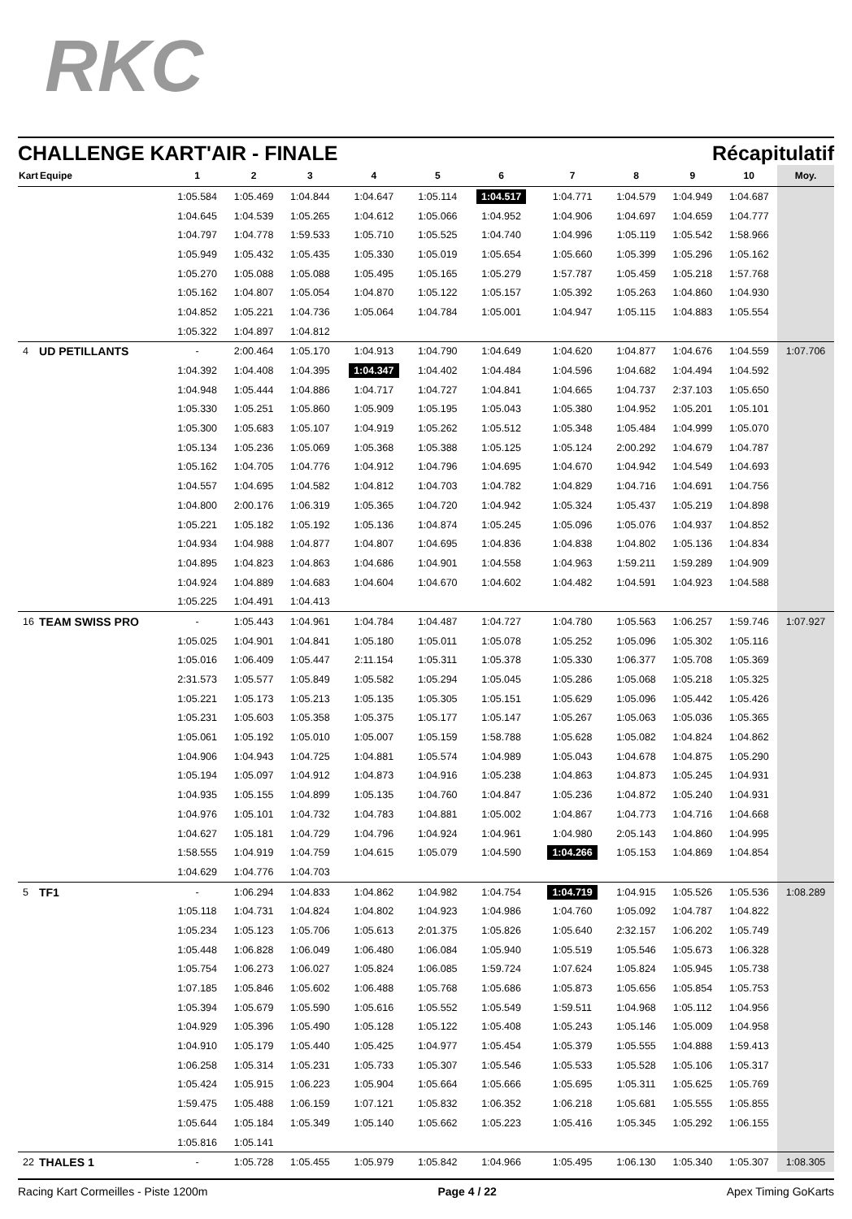RKC
CHALLENGE KART'AIR - FINALE Récapitulatif
| Kart | Equipe | 1 | 2 | 3 | 4 | 5 | 6 | 7 | 8 | 9 | 10 | Moy. |
| --- | --- | --- | --- | --- | --- | --- | --- | --- | --- | --- | --- | --- |
| | | 1:05.584 | 1:05.469 | 1:04.844 | 1:04.647 | 1:05.114 | 1:04.517 | 1:04.771 | 1:04.579 | 1:04.949 | 1:04.687 | |
| | | 1:04.645 | 1:04.539 | 1:05.265 | 1:04.612 | 1:05.066 | 1:04.952 | 1:04.906 | 1:04.697 | 1:04.659 | 1:04.777 | |
| | | 1:04.797 | 1:04.778 | 1:59.533 | 1:05.710 | 1:05.525 | 1:04.740 | 1:04.996 | 1:05.119 | 1:05.542 | 1:58.966 | |
| | | 1:05.949 | 1:05.432 | 1:05.435 | 1:05.330 | 1:05.019 | 1:05.654 | 1:05.660 | 1:05.399 | 1:05.296 | 1:05.162 | |
| | | 1:05.270 | 1:05.088 | 1:05.088 | 1:05.495 | 1:05.165 | 1:05.279 | 1:57.787 | 1:05.459 | 1:05.218 | 1:57.768 | |
| | | 1:05.162 | 1:04.807 | 1:05.054 | 1:04.870 | 1:05.122 | 1:05.157 | 1:05.392 | 1:05.263 | 1:04.860 | 1:04.930 | |
| | | 1:04.852 | 1:05.221 | 1:04.736 | 1:05.064 | 1:04.784 | 1:05.001 | 1:04.947 | 1:05.115 | 1:04.883 | 1:05.554 | |
| | | 1:05.322 | 1:04.897 | 1:04.812 | | | | | | | | |
| 4 | UD PETILLANTS | - | 2:00.464 | 1:05.170 | 1:04.913 | 1:04.790 | 1:04.649 | 1:04.620 | 1:04.877 | 1:04.676 | 1:04.559 | 1:07.706 |
| | | 1:04.392 | 1:04.408 | 1:04.395 | 1:04.347 | 1:04.402 | 1:04.484 | 1:04.596 | 1:04.682 | 1:04.494 | 1:04.592 | |
| | | 1:04.948 | 1:05.444 | 1:04.886 | 1:04.717 | 1:04.727 | 1:04.841 | 1:04.665 | 1:04.737 | 2:37.103 | 1:05.650 | |
| | | 1:05.330 | 1:05.251 | 1:05.860 | 1:05.909 | 1:05.195 | 1:05.043 | 1:05.380 | 1:04.952 | 1:05.201 | 1:05.101 | |
| | | 1:05.300 | 1:05.683 | 1:05.107 | 1:04.919 | 1:05.262 | 1:05.512 | 1:05.348 | 1:05.484 | 1:04.999 | 1:05.070 | |
| | | 1:05.134 | 1:05.236 | 1:05.069 | 1:05.368 | 1:05.388 | 1:05.125 | 1:05.124 | 2:00.292 | 1:04.679 | 1:04.787 | |
| | | 1:05.162 | 1:04.705 | 1:04.776 | 1:04.912 | 1:04.796 | 1:04.695 | 1:04.670 | 1:04.942 | 1:04.549 | 1:04.693 | |
| | | 1:04.557 | 1:04.695 | 1:04.582 | 1:04.812 | 1:04.703 | 1:04.782 | 1:04.829 | 1:04.716 | 1:04.691 | 1:04.756 | |
| | | 1:04.800 | 2:00.176 | 1:06.319 | 1:05.365 | 1:04.720 | 1:04.942 | 1:05.324 | 1:05.437 | 1:05.219 | 1:04.898 | |
| | | 1:05.221 | 1:05.182 | 1:05.192 | 1:05.136 | 1:04.874 | 1:05.245 | 1:05.096 | 1:05.076 | 1:04.937 | 1:04.852 | |
| | | 1:04.934 | 1:04.988 | 1:04.877 | 1:04.807 | 1:04.695 | 1:04.836 | 1:04.838 | 1:04.802 | 1:05.136 | 1:04.834 | |
| | | 1:04.895 | 1:04.823 | 1:04.863 | 1:04.686 | 1:04.901 | 1:04.558 | 1:04.963 | 1:59.211 | 1:59.289 | 1:04.909 | |
| | | 1:04.924 | 1:04.889 | 1:04.683 | 1:04.604 | 1:04.670 | 1:04.602 | 1:04.482 | 1:04.591 | 1:04.923 | 1:04.588 | |
| | | 1:05.225 | 1:04.491 | 1:04.413 | | | | | | | | |
| 16 | TEAM SWISS PRO | - | 1:05.443 | 1:04.961 | 1:04.784 | 1:04.487 | 1:04.727 | 1:04.780 | 1:05.563 | 1:06.257 | 1:59.746 | 1:07.927 |
| | | 1:05.025 | 1:04.901 | 1:04.841 | 1:05.180 | 1:05.011 | 1:05.078 | 1:05.252 | 1:05.096 | 1:05.302 | 1:05.116 | |
| | | 1:05.016 | 1:06.409 | 1:05.447 | 2:11.154 | 1:05.311 | 1:05.378 | 1:05.330 | 1:06.377 | 1:05.708 | 1:05.369 | |
| | | 2:31.573 | 1:05.577 | 1:05.849 | 1:05.582 | 1:05.294 | 1:05.045 | 1:05.286 | 1:05.068 | 1:05.218 | 1:05.325 | |
| | | 1:05.221 | 1:05.173 | 1:05.213 | 1:05.135 | 1:05.305 | 1:05.151 | 1:05.629 | 1:05.096 | 1:05.442 | 1:05.426 | |
| | | 1:05.231 | 1:05.603 | 1:05.358 | 1:05.375 | 1:05.177 | 1:05.147 | 1:05.267 | 1:05.063 | 1:05.036 | 1:05.365 | |
| | | 1:05.061 | 1:05.192 | 1:05.010 | 1:05.007 | 1:05.159 | 1:58.788 | 1:05.628 | 1:05.082 | 1:04.824 | 1:04.862 | |
| | | 1:04.906 | 1:04.943 | 1:04.725 | 1:04.881 | 1:05.574 | 1:04.989 | 1:05.043 | 1:04.678 | 1:04.875 | 1:05.290 | |
| | | 1:05.194 | 1:05.097 | 1:04.912 | 1:04.873 | 1:04.916 | 1:05.238 | 1:04.863 | 1:04.873 | 1:05.245 | 1:04.931 | |
| | | 1:04.935 | 1:05.155 | 1:04.899 | 1:05.135 | 1:04.760 | 1:04.847 | 1:05.236 | 1:04.872 | 1:05.240 | 1:04.931 | |
| | | 1:04.976 | 1:05.101 | 1:04.732 | 1:04.783 | 1:04.881 | 1:05.002 | 1:04.867 | 1:04.773 | 1:04.716 | 1:04.668 | |
| | | 1:04.627 | 1:05.181 | 1:04.729 | 1:04.796 | 1:04.924 | 1:04.961 | 1:04.980 | 2:05.143 | 1:04.860 | 1:04.995 | |
| | | 1:58.555 | 1:04.919 | 1:04.759 | 1:04.615 | 1:05.079 | 1:04.590 | 1:04.266 | 1:05.153 | 1:04.869 | 1:04.854 | |
| | | 1:04.629 | 1:04.776 | 1:04.703 | | | | | | | | |
| 5 | TF1 | - | 1:06.294 | 1:04.833 | 1:04.862 | 1:04.982 | 1:04.754 | 1:04.719 | 1:04.915 | 1:05.526 | 1:05.536 | 1:08.289 |
| | | 1:05.118 | 1:04.731 | 1:04.824 | 1:04.802 | 1:04.923 | 1:04.986 | 1:04.760 | 1:05.092 | 1:04.787 | 1:04.822 | |
| | | 1:05.234 | 1:05.123 | 1:05.706 | 1:05.613 | 2:01.375 | 1:05.826 | 1:05.640 | 2:32.157 | 1:06.202 | 1:05.749 | |
| | | 1:05.448 | 1:06.828 | 1:06.049 | 1:06.480 | 1:06.084 | 1:05.940 | 1:05.519 | 1:05.546 | 1:05.673 | 1:06.328 | |
| | | 1:05.754 | 1:06.273 | 1:06.027 | 1:05.824 | 1:06.085 | 1:59.724 | 1:07.624 | 1:05.824 | 1:05.945 | 1:05.738 | |
| | | 1:07.185 | 1:05.846 | 1:05.602 | 1:06.488 | 1:05.768 | 1:05.686 | 1:05.873 | 1:05.656 | 1:05.854 | 1:05.753 | |
| | | 1:05.394 | 1:05.679 | 1:05.590 | 1:05.616 | 1:05.552 | 1:05.549 | 1:59.511 | 1:04.968 | 1:05.112 | 1:04.956 | |
| | | 1:04.929 | 1:05.396 | 1:05.490 | 1:05.128 | 1:05.122 | 1:05.408 | 1:05.243 | 1:05.146 | 1:05.009 | 1:04.958 | |
| | | 1:04.910 | 1:05.179 | 1:05.440 | 1:05.425 | 1:04.977 | 1:05.454 | 1:05.379 | 1:05.555 | 1:04.888 | 1:59.413 | |
| | | 1:06.258 | 1:05.314 | 1:05.231 | 1:05.733 | 1:05.307 | 1:05.546 | 1:05.533 | 1:05.528 | 1:05.106 | 1:05.317 | |
| | | 1:05.424 | 1:05.915 | 1:06.223 | 1:05.904 | 1:05.664 | 1:05.666 | 1:05.695 | 1:05.311 | 1:05.625 | 1:05.769 | |
| | | 1:59.475 | 1:05.488 | 1:06.159 | 1:07.121 | 1:05.832 | 1:06.352 | 1:06.218 | 1:05.681 | 1:05.555 | 1:05.855 | |
| | | 1:05.644 | 1:05.184 | 1:05.349 | 1:05.140 | 1:05.662 | 1:05.223 | 1:05.416 | 1:05.345 | 1:05.292 | 1:06.155 | |
| | | 1:05.816 | 1:05.141 | | | | | | | | | |
| 22 | THALES 1 | - | 1:05.728 | 1:05.455 | 1:05.979 | 1:05.842 | 1:04.966 | 1:05.495 | 1:06.130 | 1:05.340 | 1:05.307 | 1:08.305 |
Racing Kart Cormeilles - Piste 1200m Page 4 / 22 Apex Timing GoKarts